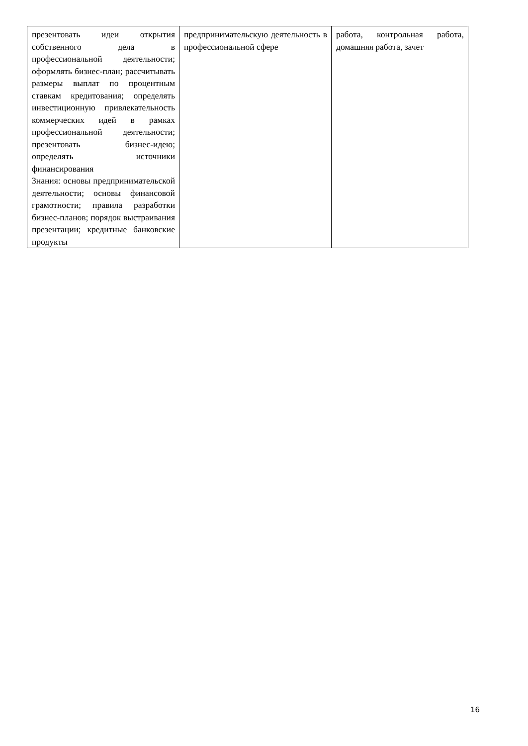| презентовать идеи открытия собственного дела в профессиональной деятельности; оформлять бизнес-план; рассчитывать размеры выплат по процентным ставкам кредитования; определять инвестиционную привлекательность коммерческих идей в рамках профессиональной деятельности; презентовать бизнес-идею; определять источники финансирования Знания: основы предпринимательской деятельности; основы финансовой грамотности; правила разработки бизнес-планов; порядок выстраивания презентации; кредитные банковские продукты | предпринимательскую деятельность в профессиональной сфере | работа, контрольная работа, домашняя работа, зачет |
16